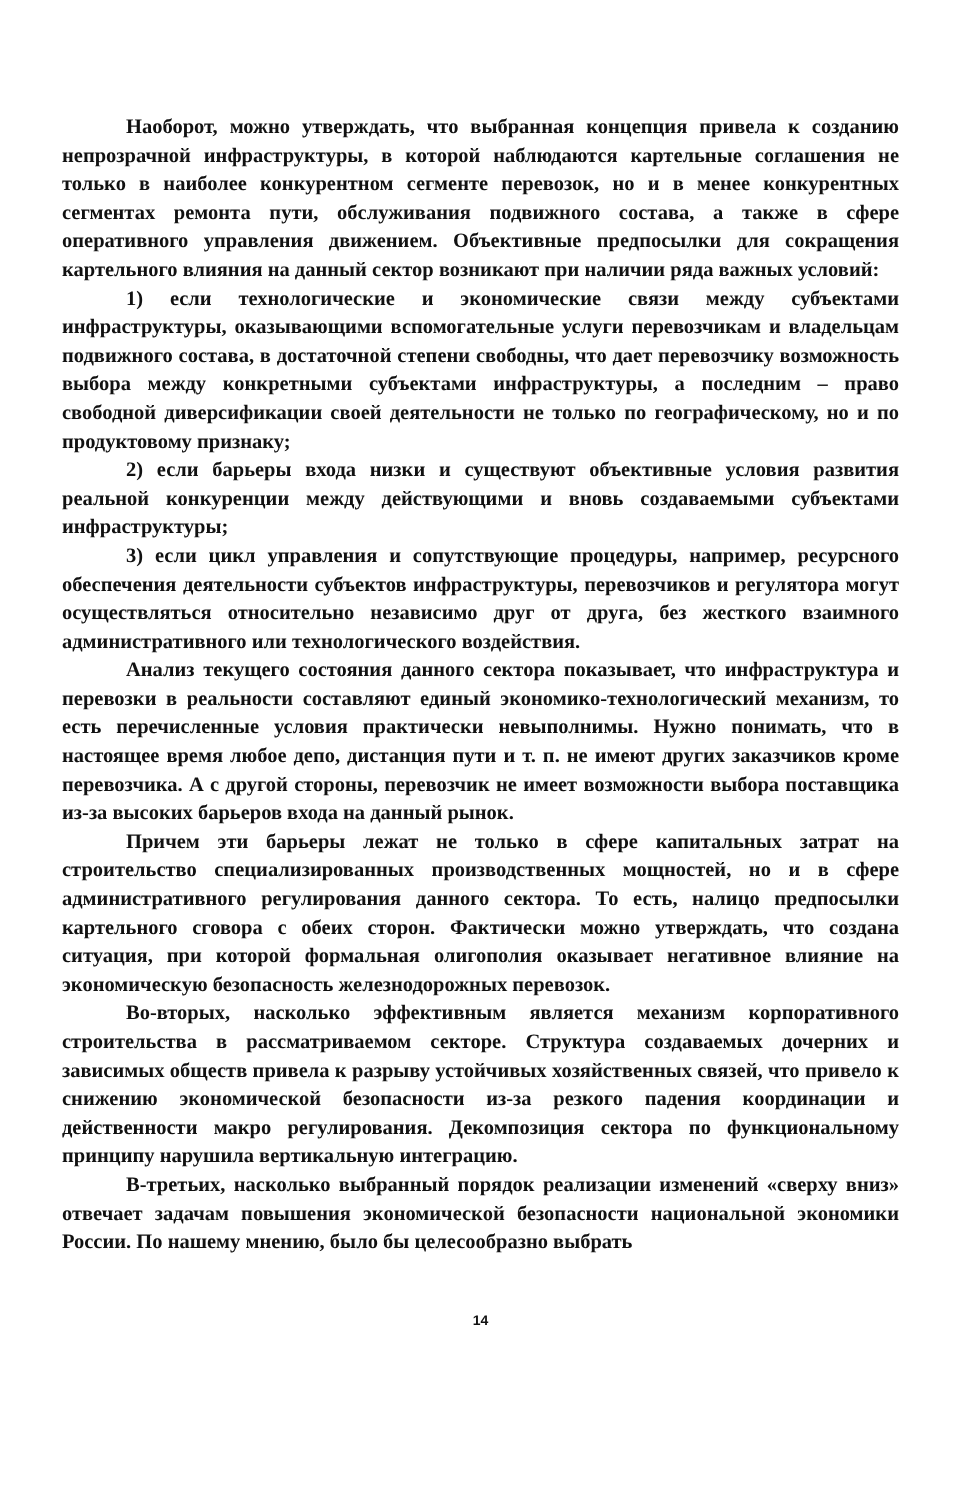Наоборот, можно утверждать, что выбранная концепция привела к созданию непрозрачной инфраструктуры, в которой наблюдаются картельные соглашения не только в наиболее конкурентном сегменте перевозок, но и в менее конкурентных сегментах ремонта пути, обслуживания подвижного состава, а также в сфере оперативного управления движением. Объективные предпосылки для сокращения картельного влияния на данный сектор возникают при наличии ряда важных условий:
1) если технологические и экономические связи между субъектами инфраструктуры, оказывающими вспомогательные услуги перевозчикам и владельцам подвижного состава, в достаточной степени свободны, что дает перевозчику возможность выбора между конкретными субъектами инфраструктуры, а последним – право свободной диверсификации своей деятельности не только по географическому, но и по продуктовому признаку;
2) если барьеры входа низки и существуют объективные условия развития реальной конкуренции между действующими и вновь создаваемыми субъектами инфраструктуры;
3) если цикл управления и сопутствующие процедуры, например, ресурсного обеспечения деятельности субъектов инфраструктуры, перевозчиков и регулятора могут осуществляться относительно независимо друг от друга, без жесткого взаимного административного или технологического воздействия.
Анализ текущего состояния данного сектора показывает, что инфраструктура и перевозки в реальности составляют единый экономико-технологический механизм, то есть перечисленные условия практически невыполнимы. Нужно понимать, что в настоящее время любое депо, дистанция пути и т. п. не имеют других заказчиков кроме перевозчика. А с другой стороны, перевозчик не имеет возможности выбора поставщика из-за высоких барьеров входа на данный рынок.
Причем эти барьеры лежат не только в сфере капитальных затрат на строительство специализированных производственных мощностей, но и в сфере административного регулирования данного сектора. То есть, налицо предпосылки картельного сговора с обеих сторон. Фактически можно утверждать, что создана ситуация, при которой формальная олигополия оказывает негативное влияние на экономическую безопасность железнодорожных перевозок.
Во-вторых, насколько эффективным является механизм корпоративного строительства в рассматриваемом секторе. Структура создаваемых дочерних и зависимых обществ привела к разрыву устойчивых хозяйственных связей, что привело к снижению экономической безопасности из-за резкого падения координации и действенности макро регулирования. Декомпозиция сектора по функциональному принципу нарушила вертикальную интеграцию.
В-третьих, насколько выбранный порядок реализации изменений «сверху вниз» отвечает задачам повышения экономической безопасности национальной экономики России. По нашему мнению, было бы целесообразно выбрать
14